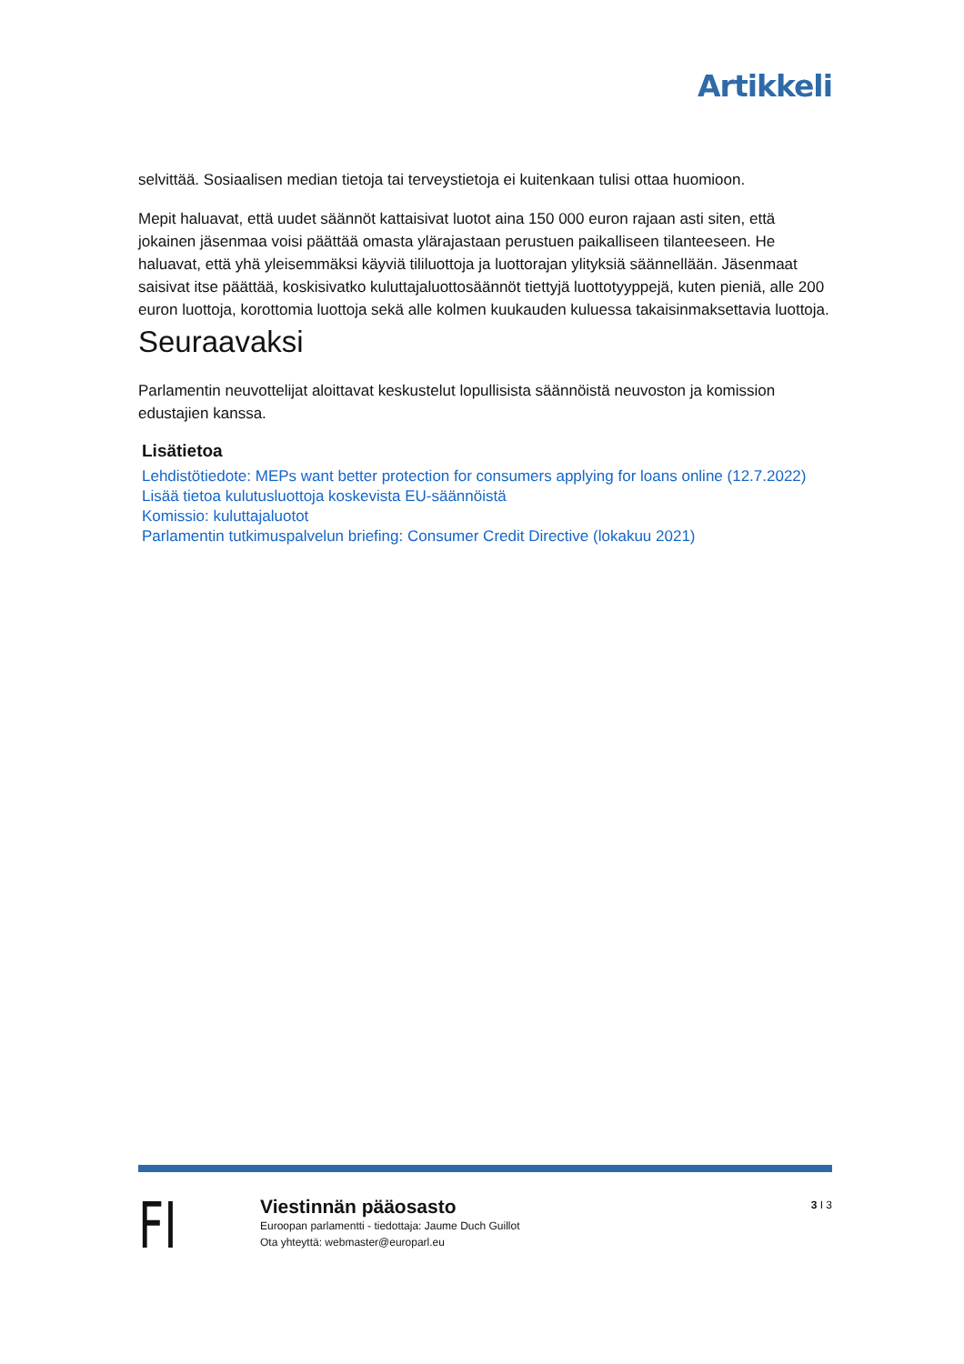Artikkeli
selvittää. Sosiaalisen median tietoja tai terveystietoja ei kuitenkaan tulisi ottaa huomioon.
Mepit haluavat, että uudet säännöt kattaisivat luotot aina 150 000 euron rajaan asti siten, että jokainen jäsenmaa voisi päättää omasta ylärajastaan perustuen paikalliseen tilanteeseen. He haluavat, että yhä yleisemmäksi käyviä tililuottoja ja luottorajan ylityksiä säännellään. Jäsenmaat saisivat itse päättää, koskisivatko kuluttajaluottosäännöt tiettyjä luottotyyppejä, kuten pieniä, alle 200 euron luottoja, korottomia luottoja sekä alle kolmen kuukauden kuluessa takaisinmaksettavia luottoja.
Seuraavaksi
Parlamentin neuvottelijat aloittavat keskustelut lopullisista säännöistä neuvoston ja komission edustajien kanssa.
Lisätietoa
Lehdistötiedote: MEPs want better protection for consumers applying for loans online (12.7.2022)
Lisää tietoa kulutusluottoja koskevista EU-säännöistä
Komissio: kuluttajaluotot
Parlamentin tutkimuspalvelun briefing: Consumer Credit Directive (lokakuu 2021)
FI
Viestinnän pääosasto
Euroopan parlamentti - tiedottaja: Jaume Duch Guillot
Ota yhteyttä: webmaster@europarl.eu
3 I 3